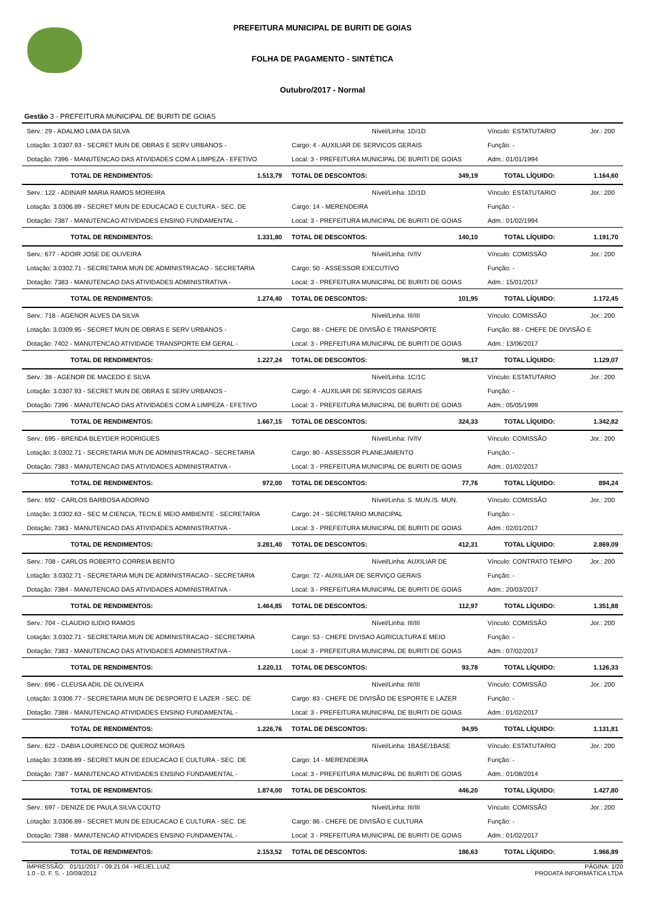PREFEITURA MUNICIPAL DE BURITI DE GOIAS
FOLHA DE PAGAMENTO - SINTÉTICA
Outubro/2017 - Normal
Gestão 3 - PREFEITURA MUNICIPAL DE BURITI DE GOIAS
| Serv.: 29 - ADALMO LIMA DA SILVA | | Nível/Linha: 1D/1D | | Vínculo: ESTATUTARIO | Jor.: 200 |
| Lotação: 3.0307.93 - SECRET MUN DE OBRAS E SERV URBANOS - | | Cargo: 4 - AUXILIAR DE SERVICOS GERAIS | | Função: - | |
| Dotação: 7396 - MANUTENCAO DAS ATIVIDADES COM A LIMPEZA - EFETIVO | | Local: 3 - PREFEITURA MUNICIPAL DE BURITI DE GOIAS | | Adm.: 01/01/1994 | |
| TOTAL DE RENDIMENTOS: | 1.513,79 | TOTAL DE DESCONTOS: | 349,19 | TOTAL LÍQUIDO: | 1.164,60 |
| Serv.: 122 - ADINAIR MARIA RAMOS MOREIRA | | Nível/Linha: 1D/1D | | Vínculo: ESTATUTARIO | Jor.: 200 |
| Lotação: 3.0306.89 - SECRET MUN DE EDUCACAO E CULTURA - SEC. DE | | Cargo: 14 - MERENDEIRA | | Função: - | |
| Dotação: 7387 - MANUTENCAO ATIVIDADES ENSINO FUNDAMENTAL - | | Local: 3 - PREFEITURA MUNICIPAL DE BURITI DE GOIAS | | Adm.: 01/02/1994 | |
| TOTAL DE RENDIMENTOS: | 1.331,80 | TOTAL DE DESCONTOS: | 140,10 | TOTAL LÍQUIDO: | 1.191,70 |
| Serv.: 677 - ADOIR JOSE DE OLIVEIRA | | Nível/Linha: IV/IV | | Vínculo: COMISSÃO | Jor.: 200 |
| Lotação: 3.0302.71 - SECRETARIA MUN DE ADMINISTRACAO - SECRETARIA | | Cargo: 50 - ASSESSOR EXECUTIVO | | Função: - | |
| Dotação: 7383 - MANUTENCAO DAS ATIVIDADES ADMINISTRATIVA - | | Local: 3 - PREFEITURA MUNICIPAL DE BURITI DE GOIAS | | Adm.: 15/01/2017 | |
| TOTAL DE RENDIMENTOS: | 1.274,40 | TOTAL DE DESCONTOS: | 101,95 | TOTAL LÍQUIDO: | 1.172,45 |
| Serv.: 718 - AGENOR ALVES DA SILVA | | Nível/Linha: III/III | | Vínculo: COMISSÃO | Jor.: 200 |
| Lotação: 3.0309.95 - SECRET MUN DE OBRAS E SERV URBANOS - | | Cargo: 88 - CHEFE DE DIVISÃO E TRANSPORTE | | Função: 88 - CHEFE DE DIVISÃO E | |
| Dotação: 7402 - MANUTENCAO ATIVIDADE TRANSPORTE EM GERAL - | | Local: 3 - PREFEITURA MUNICIPAL DE BURITI DE GOIAS | | Adm.: 13/06/2017 | |
| TOTAL DE RENDIMENTOS: | 1.227,24 | TOTAL DE DESCONTOS: | 98,17 | TOTAL LÍQUIDO: | 1.129,07 |
| Serv.: 38 - AGENOR DE MACEDO E SILVA | | Nível/Linha: 1C/1C | | Vínculo: ESTATUTARIO | Jor.: 200 |
| Lotação: 3.0307.93 - SECRET MUN DE OBRAS E SERV URBANOS - | | Cargo: 4 - AUXILIAR DE SERVICOS GERAIS | | Função: - | |
| Dotação: 7396 - MANUTENCAO DAS ATIVIDADES COM A LIMPEZA - EFETIVO | | Local: 3 - PREFEITURA MUNICIPAL DE BURITI DE GOIAS | | Adm.: 05/05/1999 | |
| TOTAL DE RENDIMENTOS: | 1.667,15 | TOTAL DE DESCONTOS: | 324,33 | TOTAL LÍQUIDO: | 1.342,82 |
| Serv.: 695 - BRENDA BLEYDER RODRIGUES | | Nível/Linha: IV/IV | | Vínculo: COMISSÃO | Jor.: 200 |
| Lotação: 3.0302.71 - SECRETARIA MUN DE ADMINISTRACAO - SECRETARIA | | Cargo: 80 - ASSESSOR PLANEJAMENTO | | Função: - | |
| Dotação: 7383 - MANUTENCAO DAS ATIVIDADES ADMINISTRATIVA - | | Local: 3 - PREFEITURA MUNICIPAL DE BURITI DE GOIAS | | Adm.: 01/02/2017 | |
| TOTAL DE RENDIMENTOS: | 972,00 | TOTAL DE DESCONTOS: | 77,76 | TOTAL LÍQUIDO: | 894,24 |
| Serv.: 692 - CARLOS BARBOSA ADORNO | | Nível/Linha: S. MUN./S. MUN. | | Vínculo: COMISSÃO | Jor.: 200 |
| Lotação: 3.0302.63 - SEC M.CIENCIA, TECN.E MEIO AMBIENTE - SECRETARIA | | Cargo: 24 - SECRETARIO MUNICIPAL | | Função: - | |
| Dotação: 7383 - MANUTENCAO DAS ATIVIDADES ADMINISTRATIVA - | | Local: 3 - PREFEITURA MUNICIPAL DE BURITI DE GOIAS | | Adm.: 02/01/2017 | |
| TOTAL DE RENDIMENTOS: | 3.281,40 | TOTAL DE DESCONTOS: | 412,31 | TOTAL LÍQUIDO: | 2.869,09 |
| Serv.: 708 - CARLOS ROBERTO CORREIA BENTO | | Nível/Linha: AUXILIAR DE | | Vínculo: CONTRATO TEMPO | Jor.: 200 |
| Lotação: 3.0302.71 - SECRETARIA MUN DE ADMINISTRACAO - SECRETARIA | | Cargo: 72 - AUXILIAR DE SERVIÇO GERAIS | | Função: - | |
| Dotação: 7384 - MANUTENCAO DAS ATIVIDADES ADMINISTRATIVA - | | Local: 3 - PREFEITURA MUNICIPAL DE BURITI DE GOIAS | | Adm.: 20/03/2017 | |
| TOTAL DE RENDIMENTOS: | 1.464,85 | TOTAL DE DESCONTOS: | 112,97 | TOTAL LÍQUIDO: | 1.351,88 |
| Serv.: 704 - CLAUDIO ILIDIO RAMOS | | Nível/Linha: III/III | | Vínculo: COMISSÃO | Jor.: 200 |
| Lotação: 3.0302.71 - SECRETARIA MUN DE ADMINISTRACAO - SECRETARIA | | Cargo: 53 - CHEFE DIVISAO AGRICULTURA E MEIO | | Função: - | |
| Dotação: 7383 - MANUTENCAO DAS ATIVIDADES ADMINISTRATIVA - | | Local: 3 - PREFEITURA MUNICIPAL DE BURITI DE GOIAS | | Adm.: 07/02/2017 | |
| TOTAL DE RENDIMENTOS: | 1.220,11 | TOTAL DE DESCONTOS: | 93,78 | TOTAL LÍQUIDO: | 1.126,33 |
| Serv.: 696 - CLEUSA ADIL DE OLIVEIRA | | Nível/Linha: III/III | | Vínculo: COMISSÃO | Jor.: 200 |
| Lotação: 3.0306.77 - SECRETARIA MUN DE DESPORTO E LAZER - SEC. DE | | Cargo: 83 - CHEFE DE DIVISÃO DE ESPORTE E LAZER | | Função: - | |
| Dotação: 7388 - MANUTENCAO ATIVIDADES ENSINO FUNDAMENTAL - | | Local: 3 - PREFEITURA MUNICIPAL DE BURITI DE GOIAS | | Adm.: 01/02/2017 | |
| TOTAL DE RENDIMENTOS: | 1.226,76 | TOTAL DE DESCONTOS: | 94,95 | TOTAL LÍQUIDO: | 1.131,81 |
| Serv.: 622 - DABIA LOURENCO DE QUEROZ MORAIS | | Nível/Linha: 1BASE/1BASE | | Vínculo: ESTATUTARIO | Jor.: 200 |
| Lotação: 3.0306.89 - SECRET MUN DE EDUCACAO E CULTURA - SEC. DE | | Cargo: 14 - MERENDEIRA | | Função: - | |
| Dotação: 7387 - MANUTENCAO ATIVIDADES ENSINO FUNDAMENTAL - | | Local: 3 - PREFEITURA MUNICIPAL DE BURITI DE GOIAS | | Adm.: 01/08/2014 | |
| TOTAL DE RENDIMENTOS: | 1.874,00 | TOTAL DE DESCONTOS: | 446,20 | TOTAL LÍQUIDO: | 1.427,80 |
| Serv.: 697 - DENIZE DE PAULA SILVA COUTO | | Nível/Linha: III/III | | Vínculo: COMISSÃO | Jor.: 200 |
| Lotação: 3.0306.89 - SECRET MUN DE EDUCACAO E CULTURA - SEC. DE | | Cargo: 86 - CHEFE DE DIVISÃO E CULTURA | | Função: - | |
| Dotação: 7388 - MANUTENCAO ATIVIDADES ENSINO FUNDAMENTAL - | | Local: 3 - PREFEITURA MUNICIPAL DE BURITI DE GOIAS | | Adm.: 01/02/2017 | |
| TOTAL DE RENDIMENTOS: | 2.153,52 | TOTAL DE DESCONTOS: | 186,63 | TOTAL LÍQUIDO: | 1.966,89 |
IMPRESSÃO: 01/11/2017 - 09:21:04 - HELIEL.LUIZ
1.0 - D. F. S. - 10/09/2012
PÁGINA: 1/20
PRODATA INFORMÁTICA LTDA